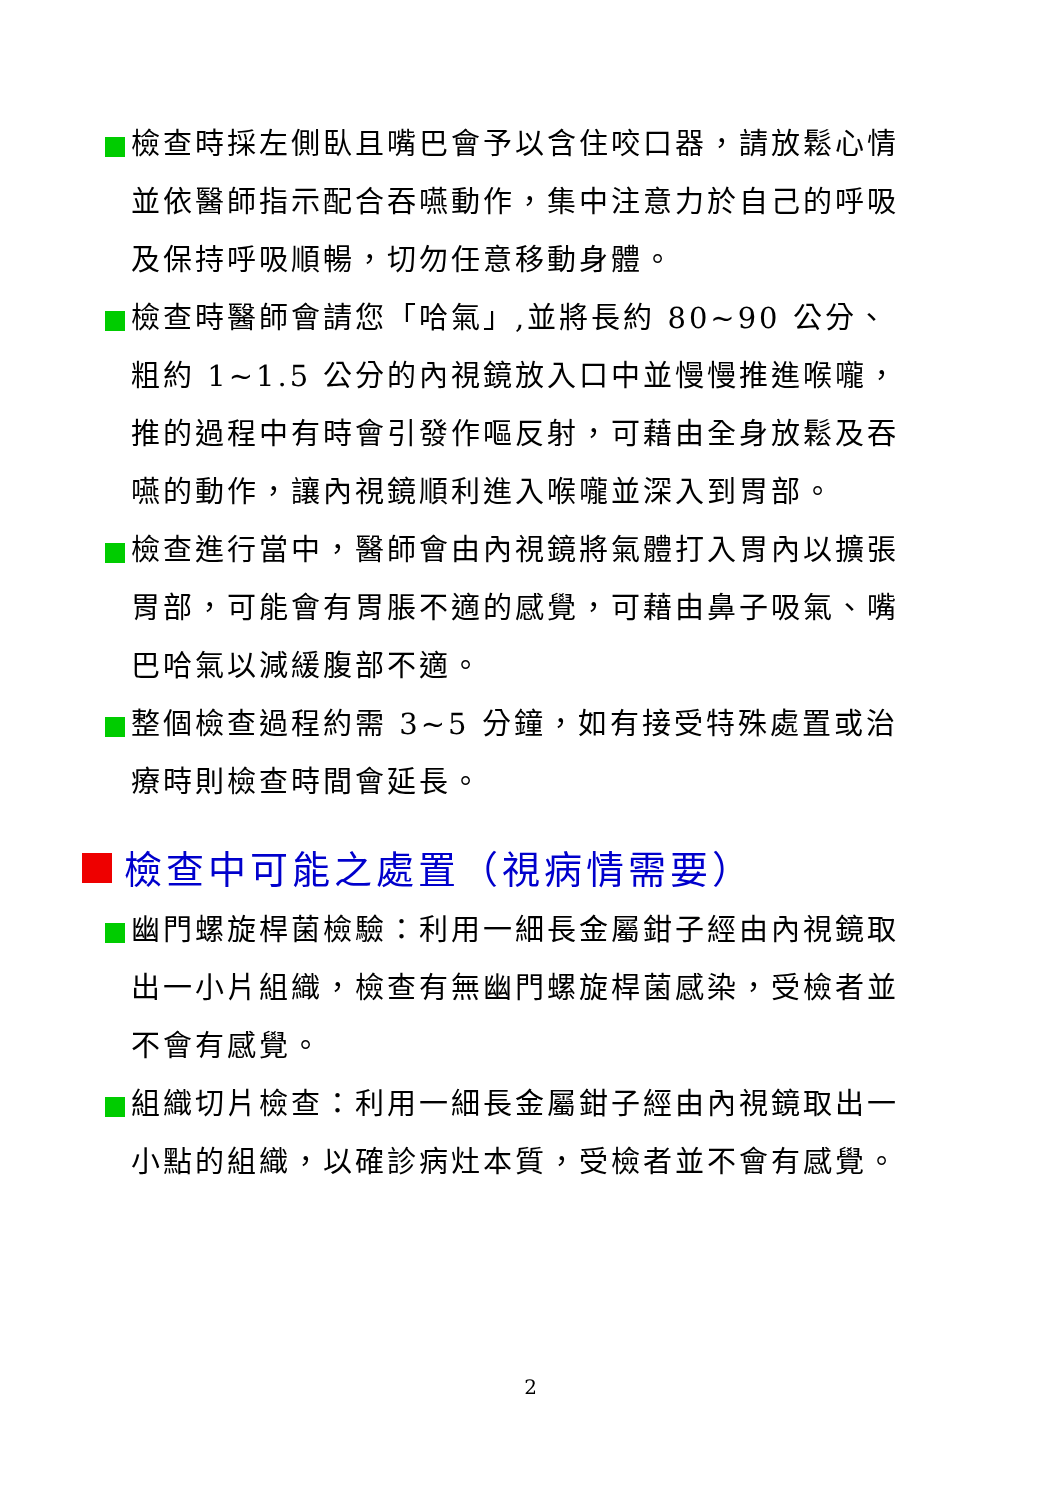檢查時採左側臥且嘴巴會予以含住咬口器，請放鬆心情並依醫師指示配合吞嚥動作，集中注意力於自己的呼吸及保持呼吸順暢，切勿任意移動身體。
檢查時醫師會請您「哈氣」,並將長約 80~90 公分、粗約 1~1.5 公分的內視鏡放入口中並慢慢推進喉嚨，推的過程中有時會引發作嘔反射，可藉由全身放鬆及吞嚥的動作，讓內視鏡順利進入喉嚨並深入到胃部。
檢查進行當中，醫師會由內視鏡將氣體打入胃內以擴張胃部，可能會有胃脹不適的感覺，可藉由鼻子吸氣、嘴巴哈氣以減緩腹部不適。
整個檢查過程約需 3~5 分鐘，如有接受特殊處置或治療時則檢查時間會延長。
檢查中可能之處置（視病情需要）
幽門螺旋桿菌檢驗：利用一細長金屬鉗子經由內視鏡取出一小片組織，檢查有無幽門螺旋桿菌感染，受檢者並不會有感覺。
組織切片檢查：利用一細長金屬鉗子經由內視鏡取出一小點的組織，以確診病灶本質，受檢者並不會有感覺。
2